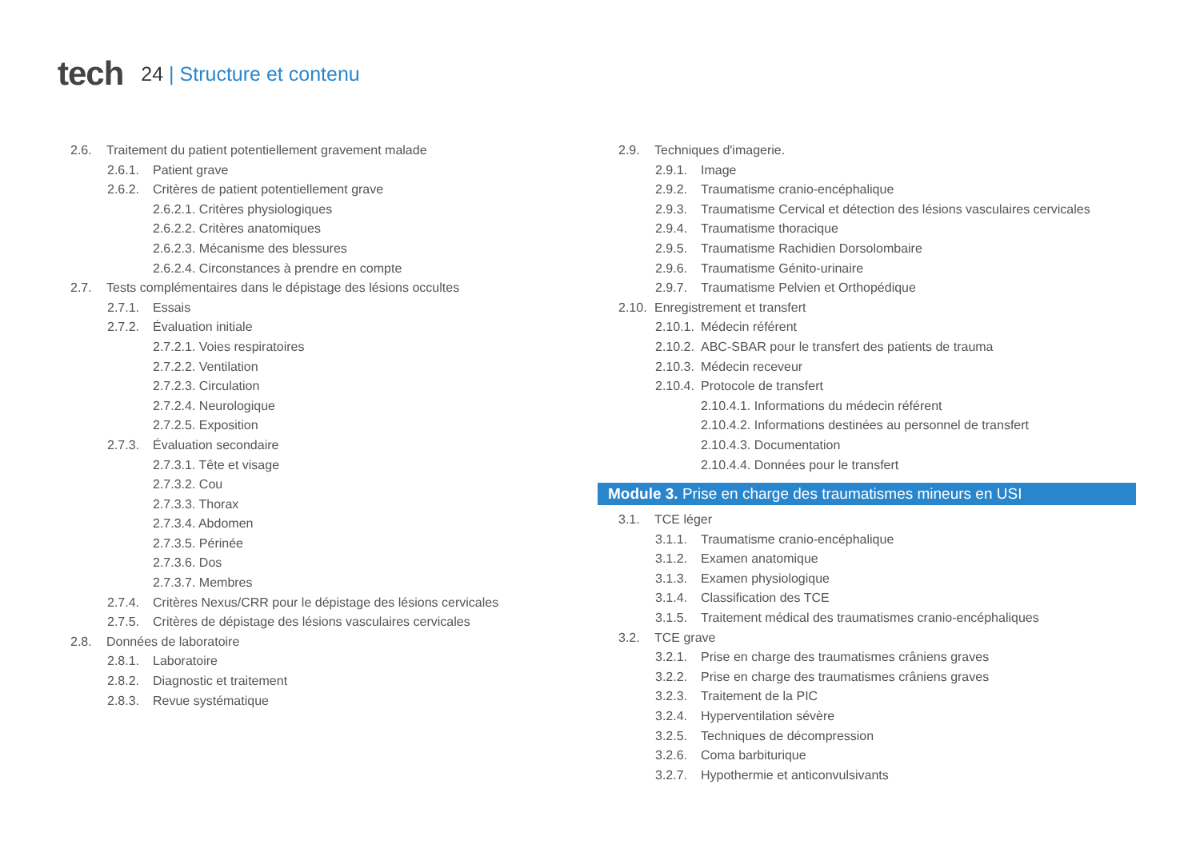tech
24 | Structure et contenu
2.6. Traitement du patient potentiellement gravement malade
2.6.1. Patient grave
2.6.2. Critères de patient potentiellement grave
2.6.2.1. Critères physiologiques
2.6.2.2. Critères anatomiques
2.6.2.3. Mécanisme des blessures
2.6.2.4. Circonstances à prendre en compte
2.7. Tests complémentaires dans le dépistage des lésions occultes
2.7.1. Essais
2.7.2. Évaluation initiale
2.7.2.1. Voies respiratoires
2.7.2.2. Ventilation
2.7.2.3. Circulation
2.7.2.4. Neurologique
2.7.2.5. Exposition
2.7.3. Évaluation secondaire
2.7.3.1. Tête et visage
2.7.3.2. Cou
2.7.3.3. Thorax
2.7.3.4. Abdomen
2.7.3.5. Périnée
2.7.3.6. Dos
2.7.3.7. Membres
2.7.4. Critères Nexus/CRR pour le dépistage des lésions cervicales
2.7.5. Critères de dépistage des lésions vasculaires cervicales
2.8. Données de laboratoire
2.8.1. Laboratoire
2.8.2. Diagnostic et traitement
2.8.3. Revue systématique
2.9. Techniques d'imagerie.
2.9.1. Image
2.9.2. Traumatisme cranio-encéphalique
2.9.3. Traumatisme Cervical et détection des lésions vasculaires cervicales
2.9.4. Traumatisme thoracique
2.9.5. Traumatisme Rachidien Dorsolombaire
2.9.6. Traumatisme Génito-urinaire
2.9.7. Traumatisme Pelvien et Orthopédique
2.10. Enregistrement et transfert
2.10.1. Médecin référent
2.10.2. ABC-SBAR pour le transfert des patients de trauma
2.10.3. Médecin receveur
2.10.4. Protocole de transfert
2.10.4.1. Informations du médecin référent
2.10.4.2. Informations destinées au personnel de transfert
2.10.4.3. Documentation
2.10.4.4. Données pour le transfert
Module 3. Prise en charge des traumatismes mineurs en USI
3.1. TCE léger
3.1.1. Traumatisme cranio-encéphalique
3.1.2. Examen anatomique
3.1.3. Examen physiologique
3.1.4. Classification des TCE
3.1.5. Traitement médical des traumatismes cranio-encéphaliques
3.2. TCE grave
3.2.1. Prise en charge des traumatismes crâniens graves
3.2.2. Prise en charge des traumatismes crâniens graves
3.2.3. Traitement de la PIC
3.2.4. Hyperventilation sévère
3.2.5. Techniques de décompression
3.2.6. Coma barbiturique
3.2.7. Hypothermie et anticonvulsivants